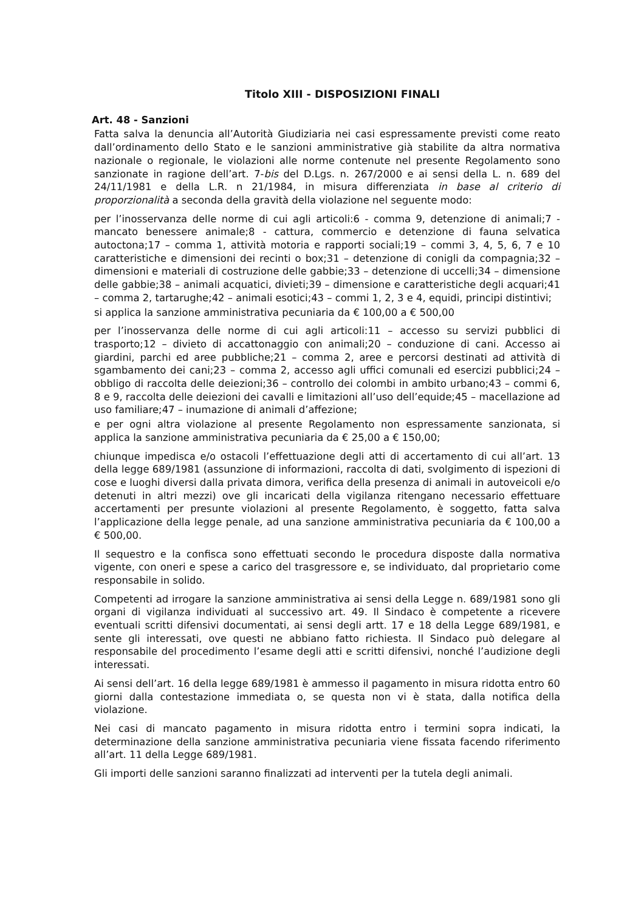Titolo XIII - DISPOSIZIONI FINALI
Art. 48 - Sanzioni
Fatta salva la denuncia all’Autorità Giudiziaria nei casi espressamente previsti come reato dall’ordinamento dello Stato e le sanzioni amministrative già stabilite da altra normativa nazionale o regionale, le violazioni alle norme contenute nel presente Regolamento sono sanzionate in ragione dell’art. 7-bis del D.Lgs. n. 267/2000 e ai sensi della L. n. 689 del 24/11/1981 e della L.R. n 21/1984, in misura differenziata in base al criterio di proporzionalità a seconda della gravità della violazione nel seguente modo:
per l’inosservanza delle norme di cui agli articoli:6 - comma 9, detenzione di animali;7 - mancato benessere animale;8 - cattura, commercio e detenzione di fauna selvatica autoctona;17 – comma 1, attività motoria e rapporti sociali;19 – commi 3, 4, 5, 6, 7 e 10 caratteristiche e dimensioni dei recinti o box;31 – detenzione di conigli da compagnia;32 – dimensioni e materiali di costruzione delle gabbie;33 – detenzione di uccelli;34 – dimensione delle gabbie;38 – animali acquatici, divieti;39 – dimensione e caratteristiche degli acquari;41 – comma 2, tartarughe;42 – animali esotici;43 – commi 1, 2, 3 e 4, equidi, principi distintivi;
si applica la sanzione amministrativa pecuniaria da € 100,00 a € 500,00
per l’inosservanza delle norme di cui agli articoli:11 – accesso su servizi pubblici di trasporto;12 – divieto di accattonaggio con animali;20 – conduzione di cani. Accesso ai giardini, parchi ed aree pubbliche;21 – comma 2, aree e percorsi destinati ad attività di sgambamento dei cani;23 – comma 2, accesso agli uffici comunali ed esercizi pubblici;24 – obbligo di raccolta delle deiezioni;36 – controllo dei colombi in ambito urbano;43 – commi 6, 8 e 9, raccolta delle deiezioni dei cavalli e limitazioni all’uso dell’equide;45 – macellazione ad uso familiare;47 – inumazione di animali d’affezione;
e per ogni altra violazione al presente Regolamento non espressamente sanzionata, si applica la sanzione amministrativa pecuniaria da € 25,00 a € 150,00;
chiunque impedisca e/o ostacoli l’effettuazione degli atti di accertamento di cui all’art. 13 della legge 689/1981 (assunzione di informazioni, raccolta di dati, svolgimento di ispezioni di cose e luoghi diversi dalla privata dimora, verifica della presenza di animali in autoveicoli e/o detenuti in altri mezzi) ove gli incaricati della vigilanza ritengano necessario effettuare accertamenti per presunte violazioni al presente Regolamento, è soggetto, fatta salva l’applicazione della legge penale, ad una sanzione amministrativa pecuniaria da € 100,00 a € 500,00.
Il sequestro e la confisca sono effettuati secondo le procedura disposte dalla normativa vigente, con oneri e spese a carico del trasgressore e, se individuato, dal proprietario come responsabile in solido.
Competenti ad irrogare la sanzione amministrativa ai sensi della Legge n. 689/1981 sono gli organi di vigilanza individuati al successivo art. 49. Il Sindaco è competente a ricevere eventuali scritti difensivi documentati, ai sensi degli artt. 17 e 18 della Legge 689/1981, e sente gli interessati, ove questi ne abbiano fatto richiesta. Il Sindaco può delegare al responsabile del procedimento l’esame degli atti e scritti difensivi, nonché l’audizione degli interessati.
Ai sensi dell’art. 16 della legge 689/1981 è ammesso il pagamento in misura ridotta entro 60 giorni dalla contestazione immediata o, se questa non vi è stata, dalla notifica della violazione.
Nei casi di mancato pagamento in misura ridotta entro i termini sopra indicati, la determinazione della sanzione amministrativa pecuniaria viene fissata facendo riferimento all’art. 11 della Legge 689/1981.
Gli importi delle sanzioni saranno finalizzati ad interventi per la tutela degli animali.